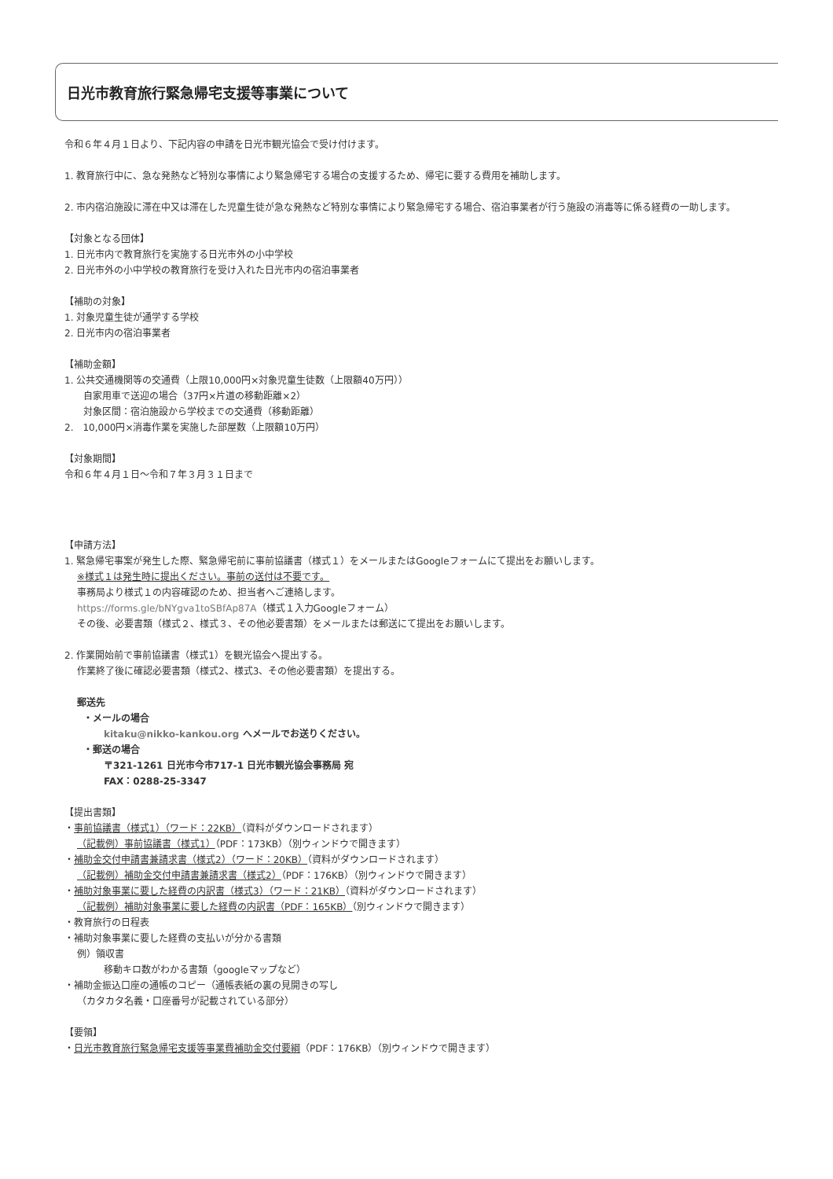日光市教育旅行緊急帰宅支援等事業について
令和６年４月１日より、下記内容の申請を日光市観光協会で受け付けます。
1. 教育旅行中に、急な発熱など特別な事情により緊急帰宅する場合の支援するため、帰宅に要する費用を補助します。
2. 市内宿泊施設に滞在中又は滞在した児童生徒が急な発熱など特別な事情により緊急帰宅する場合、宿泊事業者が行う施設の消毒等に係る経費の一助します。
【対象となる団体】
1. 日光市内で教育旅行を実施する日光市外の小中学校
2. 日光市外の小中学校の教育旅行を受け入れた日光市内の宿泊事業者
【補助の対象】
1. 対象児童生徒が通学する学校
2. 日光市内の宿泊事業者
【補助金額】
1. 公共交通機関等の交通費（上限10,000円×対象児童生徒数（上限額40万円））
自家用車で送迎の場合（37円×片道の移動距離×2）
対象区間：宿泊施設から学校までの交通費（移動距離）
2.　10,000円×消毒作業を実施した部屋数（上限額10万円）
【対象期間】
令和６年４月１日～令和７年３月３１日まで
【申請方法】
1. 緊急帰宅事案が発生した際、緊急帰宅前に事前協議書（様式１）をメールまたはGoogleフォームにて提出をお願いします。
※様式１は発生時に提出ください。事前の送付は不要です。
事務局より様式１の内容確認のため、担当者へご連絡します。
https://forms.gle/bNYgva1toSBfAp87A（様式１入力Googleフォーム）
その後、必要書類（様式２、様式３、その他必要書類）をメールまたは郵送にて提出をお願いします。
2. 作業開始前で事前協議書（様式1）を観光協会へ提出する。
作業終了後に確認必要書類（様式2、様式3、その他必要書類）を提出する。
郵送先
・メールの場合
kitaku@nikko-kankou.org へメールでお送りください。
・郵送の場合
〒321-1261 日光市今市717-1 日光市観光協会事務局 宛
FAX：0288-25-3347
【提出書類】
・事前協議書（様式1）（ワード：22KB）（資料がダウンロードされます）
（記載例）事前協議書（様式1）（PDF：173KB）（別ウィンドウで開きます）
・補助金交付申請書兼請求書（様式2）（ワード：20KB）（資料がダウンロードされます）
（記載例）補助金交付申請書兼請求書（様式2）（PDF：176KB）（別ウィンドウで開きます）
・補助対象事業に要した経費の内訳書（様式3）（ワード：21KB）（資料がダウンロードされます）
（記載例）補助対象事業に要した経費の内訳書（PDF：165KB）（別ウィンドウで開きます）
・教育旅行の日程表
・補助対象事業に要した経費の支払いが分かる書類
例）領収書
移動キロ数がわかる書類（googleマップなど）
・補助金振込口座の通帳のコピー（通帳表紙の裏の見開きの写し
（カタカタ名義・口座番号が記載されている部分）
【要領】
・日光市教育旅行緊急帰宅支援等事業費補助金交付要綱（PDF：176KB）（別ウィンドウで開きます）